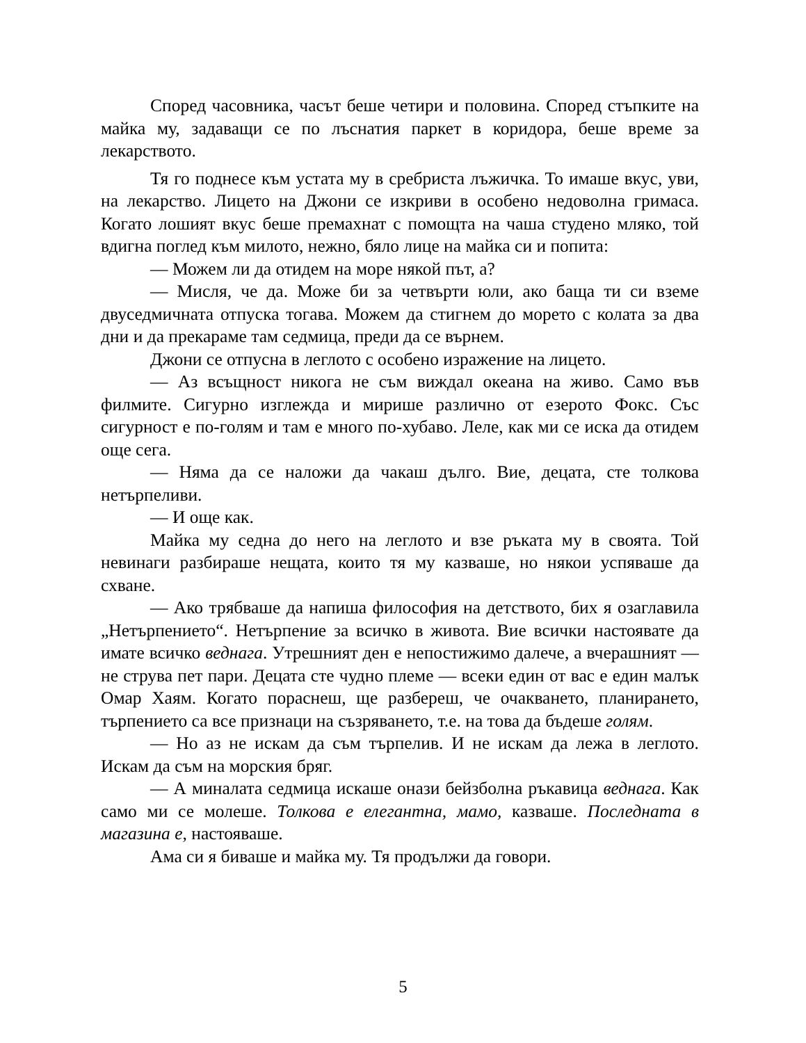Според часовника, часът беше четири и половина. Според стъпките на майка му, задаващи се по лъснатия паркет в коридора, беше време за лекарството.
Тя го поднесе към устата му в сребриста лъжичка. То имаше вкус, уви, на лекарство. Лицето на Джони се изкриви в особено недоволна гримаса. Когато лошият вкус беше премахнат с помощта на чаша студено мляко, той вдигна поглед към милото, нежно, бяло лице на майка си и попита:
— Можем ли да отидем на море някой път, а?
— Мисля, че да. Може би за четвърти юли, ако баща ти си вземе двуседмичната отпуска тогава. Можем да стигнем до морето с колата за два дни и да прекараме там седмица, преди да се върнем.
Джони се отпусна в леглото с особено изражение на лицето.
— Аз всъщност никога не съм виждал океана на живо. Само във филмите. Сигурно изглежда и мирише различно от езерото Фокс. Със сигурност е по-голям и там е много по-хубаво. Леле, как ми се иска да отидем още сега.
— Няма да се наложи да чакаш дълго. Вие, децата, сте толкова нетърпеливи.
— И още как.
Майка му седна до него на леглото и взе ръката му в своята. Той невинаги разбираше нещата, които тя му казваше, но някои успяваше да схване.
— Ако трябваше да напиша философия на детството, бих я озаглавила „Нетърпението“. Нетърпение за всичко в живота. Вие всички настоявате да имате всичко веднага. Утрешният ден е непостижимо далече, а вчерашният — не струва пет пари. Децата сте чудно племе — всеки един от вас е един малък Омар Хаям. Когато пораснеш, ще разбереш, че очакването, планирането, търпението са все признаци на съзряването, т.е. на това да бъдеше голям.
— Но аз не искам да съм търпелив. И не искам да лежа в леглото. Искам да съм на морския бряг.
— А миналата седмица искаше онази бейзболна ръкавица веднага. Как само ми се молеше. Толкова е елегантна, мамо, казваше. Последната в магазина е, настояваше.
Ама си я биваше и майка му. Тя продължи да говори.
5